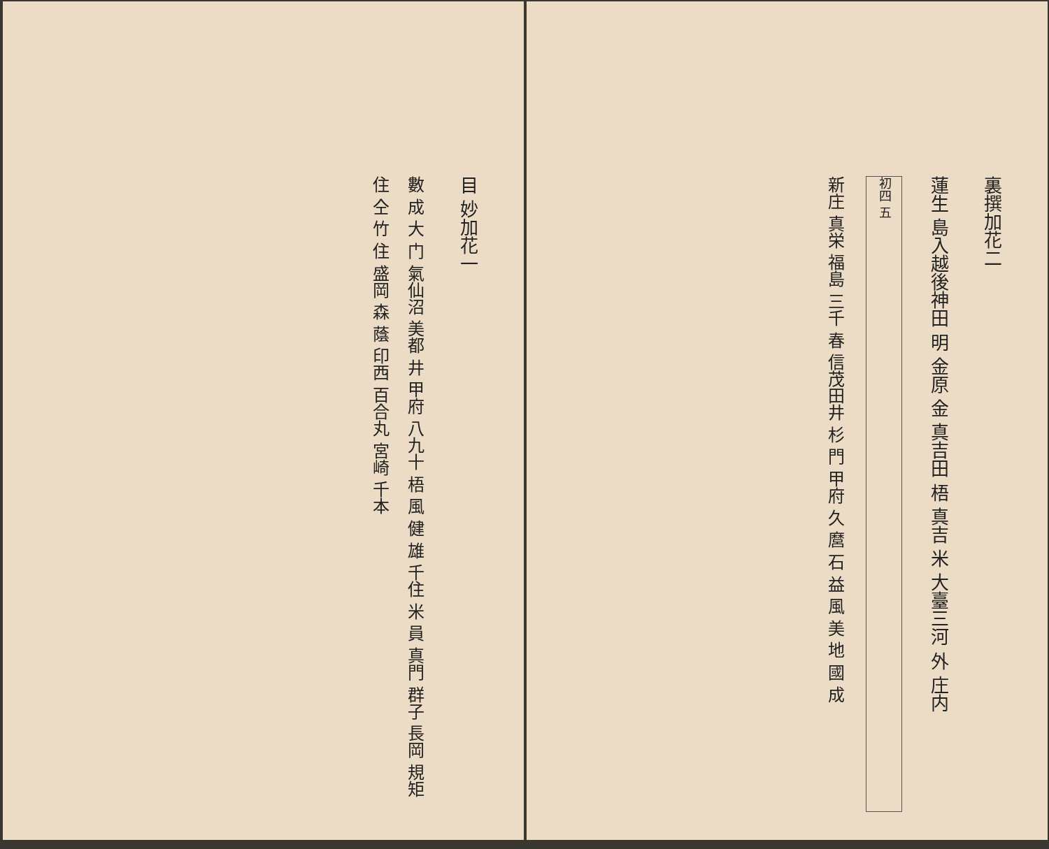裏撰加花二
蓮生 島入越後神田 明 金原 金 真吉田 梧 真吉 米 大臺三河 外 庄内
初四 五
新庄 真栄 福島 三千 春 信茂田井 杉 門 甲府 久 麿 石 益 風 美 地 國 成
目 妙加花一
數 成 大 门 氣仙沼 美都 井 甲府 八九十 梧 風 健 雄 千住 米 員 真門 群子 長岡 規矩 住 仝 竹 住 盛岡 森 蔭 印西 百合丸 宮崎 千本